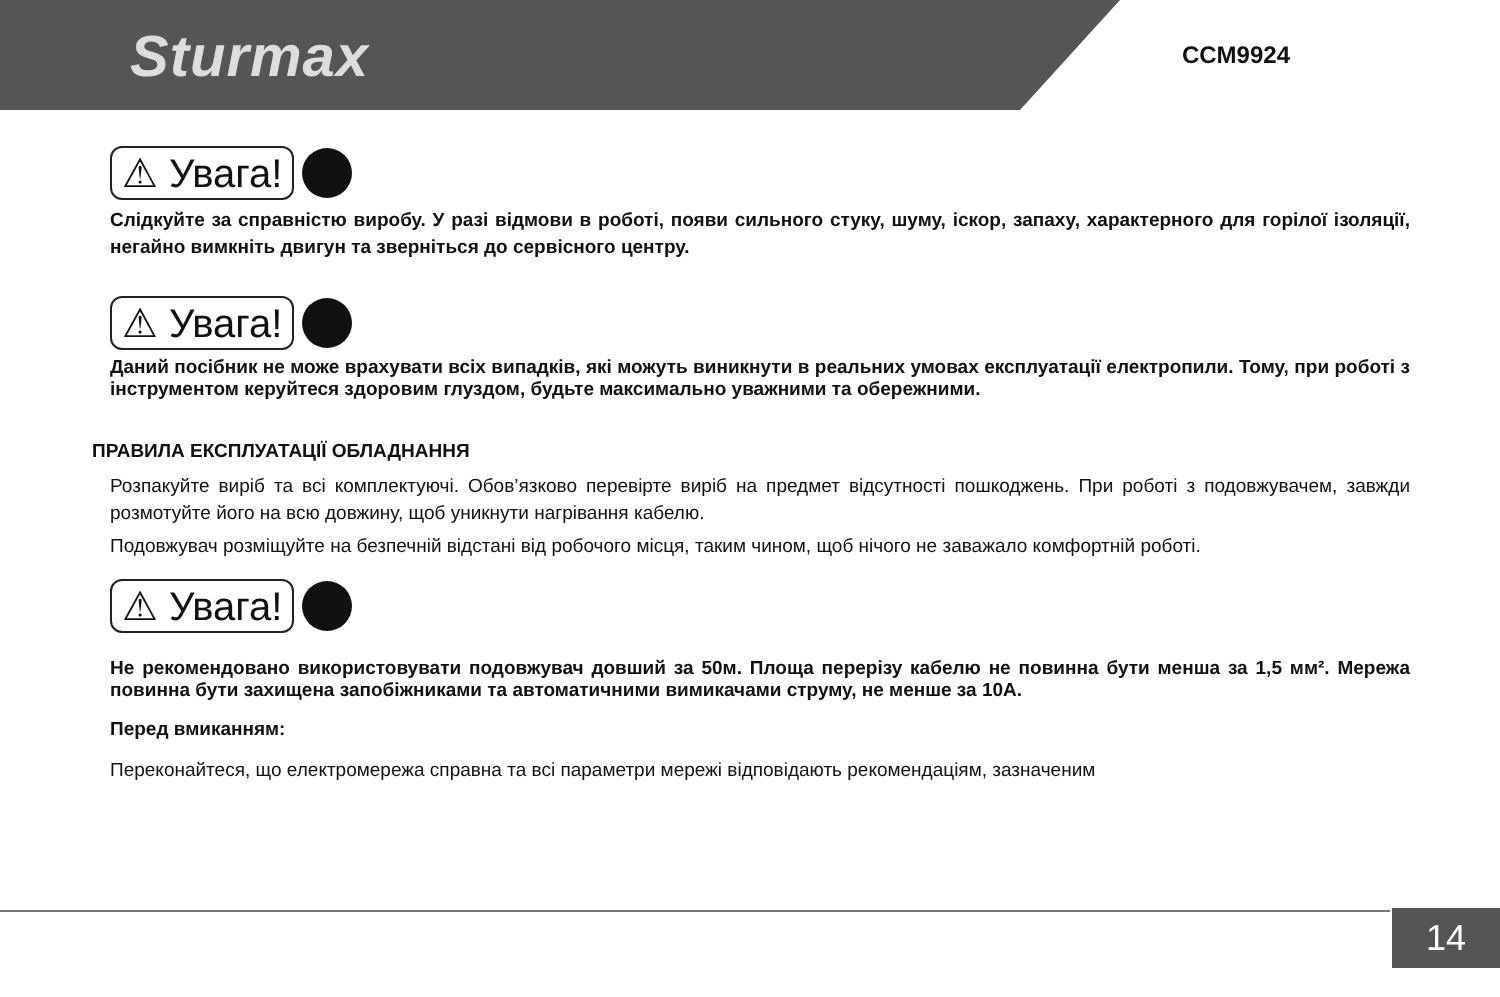Sturmax
CCM9924
⚠ Увага!
Слідкуйте за справністю виробу. У разі відмови в роботі, появи сильного стуку, шуму, іскор, запаху, характерного для горілої ізоляції, негайно вимкніть двигун та зверніться до сервісного центру.
⚠ Увага!
Даний посібник не може врахувати всіх випадків, які можуть виникнути в реальних умовах експлуатації електропили. Тому, при роботі з інструментом керуйтеся здоровим глуздом, будьте максимально уважними та обережними.
ПРАВИЛА ЕКСПЛУАТАЦІЇ ОБЛАДНАННЯ
Розпакуйте виріб та всі комплектуючі. Обов’язково перевірте виріб на предмет відсутності пошкоджень. При роботі з подовжувачем, завжди розмотуйте його на всю довжину, щоб уникнути нагрівання кабелю.
Подовжувач розміщуйте на безпечній відстані від робочого місця, таким чином, щоб нічого не заважало комфортній роботі.
⚠ Увага!
Не рекомендовано використовувати подовжувач довший за 50м. Площа перерізу кабелю не повинна бути менша за 1,5 мм². Мережа повинна бути захищена запобіжниками та автоматичними вимикачами струму, не менше за 10А.
Перед вмиканням:
Переконайтеся, що електромережа справна та всі параметри мережі відповідають рекомендаціям, зазначеним
14